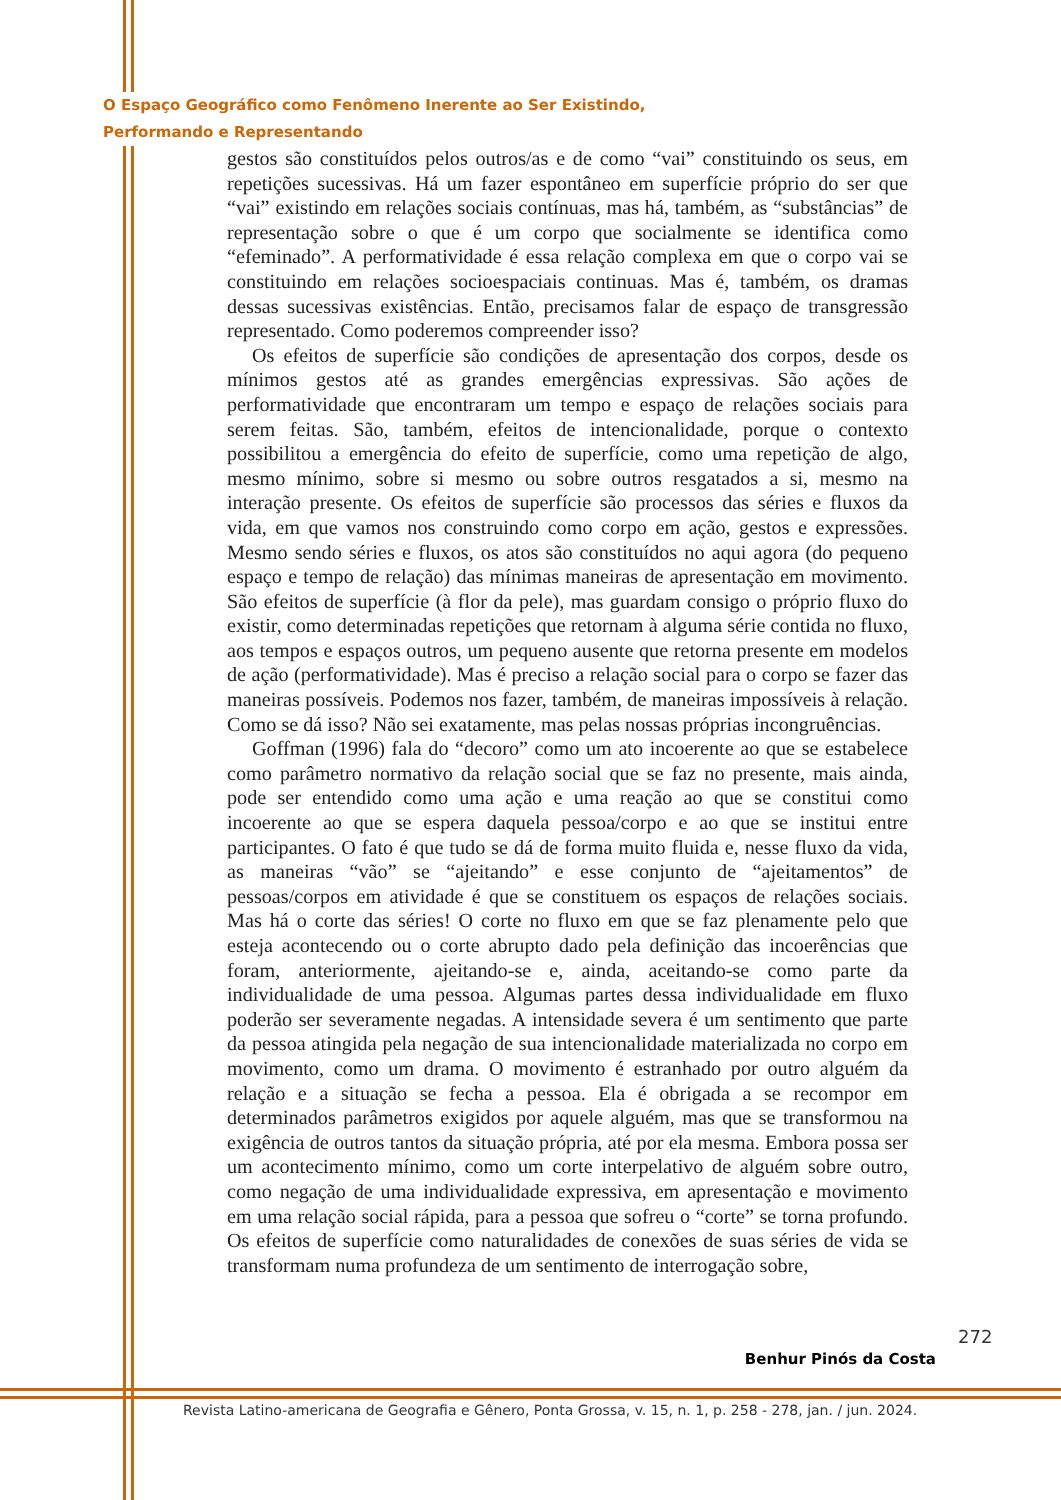O Espaço Geográfico como Fenômeno Inerente ao Ser Existindo,
Performando e Representando
gestos são constituídos pelos outros/as e de como “vai” constituindo os seus, em repetições sucessivas. Há um fazer espontâneo em superfície próprio do ser que “vai” existindo em relações sociais contínuas, mas há, também, as “substâncias” de representação sobre o que é um corpo que socialmente se identifica como “efeminado”. A performatividade é essa relação complexa em que o corpo vai se constituindo em relações socioespaciais continuas. Mas é, também, os dramas dessas sucessivas existências. Então, precisamos falar de espaço de transgressão representado. Como poderemos compreender isso?
Os efeitos de superfície são condições de apresentação dos corpos, desde os mínimos gestos até as grandes emergências expressivas. São ações de performatividade que encontraram um tempo e espaço de relações sociais para serem feitas. São, também, efeitos de intencionalidade, porque o contexto possibilitou a emergência do efeito de superfície, como uma repetição de algo, mesmo mínimo, sobre si mesmo ou sobre outros resgatados a si, mesmo na interação presente. Os efeitos de superfície são processos das séries e fluxos da vida, em que vamos nos construindo como corpo em ação, gestos e expressões. Mesmo sendo séries e fluxos, os atos são constituídos no aqui agora (do pequeno espaço e tempo de relação) das mínimas maneiras de apresentação em movimento. São efeitos de superfície (à flor da pele), mas guardam consigo o próprio fluxo do existir, como determinadas repetições que retornam à alguma série contida no fluxo, aos tempos e espaços outros, um pequeno ausente que retorna presente em modelos de ação (performatividade). Mas é preciso a relação social para o corpo se fazer das maneiras possíveis. Podemos nos fazer, também, de maneiras impossíveis à relação. Como se dá isso? Não sei exatamente, mas pelas nossas próprias incongruências.
Goffman (1996) fala do “decoro” como um ato incoerente ao que se estabelece como parâmetro normativo da relação social que se faz no presente, mais ainda, pode ser entendido como uma ação e uma reação ao que se constitui como incoerente ao que se espera daquela pessoa/corpo e ao que se institui entre participantes. O fato é que tudo se dá de forma muito fluida e, nesse fluxo da vida, as maneiras “vão” se “ajeitando” e esse conjunto de “ajeitamentos” de pessoas/corpos em atividade é que se constituem os espaços de relações sociais. Mas há o corte das séries! O corte no fluxo em que se faz plenamente pelo que esteja acontecendo ou o corte abrupto dado pela definição das incoerências que foram, anteriormente, ajeitando-se e, ainda, aceitando-se como parte da individualidade de uma pessoa. Algumas partes dessa individualidade em fluxo poderão ser severamente negadas. A intensidade severa é um sentimento que parte da pessoa atingida pela negação de sua intencionalidade materializada no corpo em movimento, como um drama. O movimento é estranhado por outro alguém da relação e a situação se fecha a pessoa. Ela é obrigada a se recompor em determinados parâmetros exigidos por aquele alguém, mas que se transformou na exigência de outros tantos da situação própria, até por ela mesma. Embora possa ser um acontecimento mínimo, como um corte interpelativo de alguém sobre outro, como negação de uma individualidade expressiva, em apresentação e movimento em uma relação social rápida, para a pessoa que sofreu o “corte” se torna profundo. Os efeitos de superfície como naturalidades de conexões de suas séries de vida se transformam numa profundeza de um sentimento de interrogação sobre,
272
Benhur Pinós da Costa
Revista Latino-americana de Geografia e Gênero, Ponta Grossa, v. 15, n. 1, p. 258 - 278, jan. / jun. 2024.